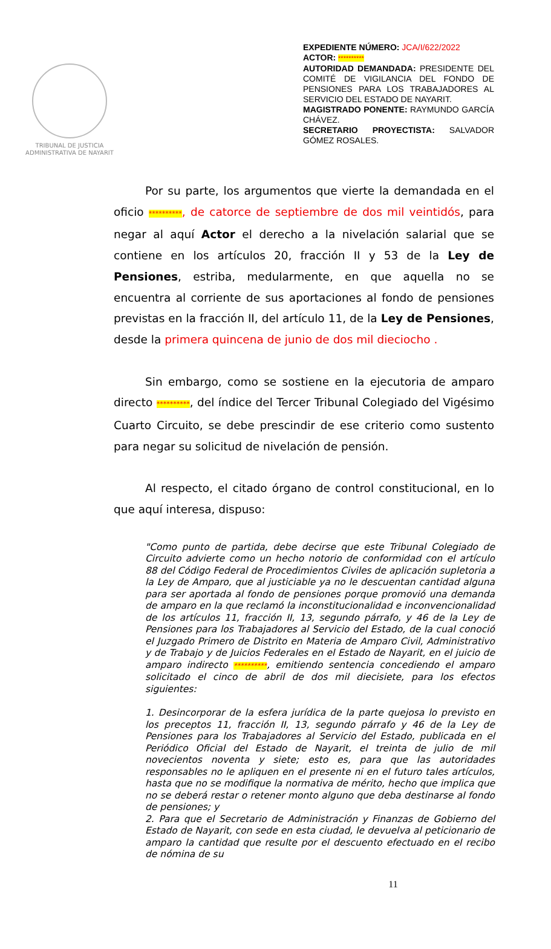TRIBUNAL DE JUSTICIA
ADMINISTRATIVA DE NAYARIT
EXPEDIENTE NÚMERO: JCA/I/622/2022
ACTOR: **********
AUTORIDAD DEMANDADA: PRESIDENTE DEL COMITÉ DE VIGILANCIA DEL FONDO DE PENSIONES PARA LOS TRABAJADORES AL SERVICIO DEL ESTADO DE NAYARIT.
MAGISTRADO PONENTE: RAYMUNDO GARCÍA CHÁVEZ.
SECRETARIO PROYECTISTA: SALVADOR GÓMEZ ROSALES.
Por su parte, los argumentos que vierte la demandada en el oficio **********, de catorce de septiembre de dos mil veintidós, para negar al aquí Actor el derecho a la nivelación salarial que se contiene en los artículos 20, fracción II y 53 de la Ley de Pensiones, estriba, medularmente, en que aquella no se encuentra al corriente de sus aportaciones al fondo de pensiones previstas en la fracción II, del artículo 11, de la Ley de Pensiones, desde la primera quincena de junio de dos mil dieciocho .
Sin embargo, como se sostiene en la ejecutoria de amparo directo **********, del índice del Tercer Tribunal Colegiado del Vigésimo Cuarto Circuito, se debe prescindir de ese criterio como sustento para negar su solicitud de nivelación de pensión.
Al respecto, el citado órgano de control constitucional, en lo que aquí interesa, dispuso:
"Como punto de partida, debe decirse que este Tribunal Colegiado de Circuito advierte como un hecho notorio de conformidad con el artículo 88 del Código Federal de Procedimientos Civiles de aplicación supletoria a la Ley de Amparo, que al justiciable ya no le descuentan cantidad alguna para ser aportada al fondo de pensiones porque promovió una demanda de amparo en la que reclamó la inconstitucionalidad e inconvencionalidad de los artículos 11, fracción II, 13, segundo párrafo, y 46 de la Ley de Pensiones para los Trabajadores al Servicio del Estado, de la cual conoció el Juzgado Primero de Distrito en Materia de Amparo Civil, Administrativo y de Trabajo y de Juicios Federales en el Estado de Nayarit, en el juicio de amparo indirecto **********, emitiendo sentencia concediendo el amparo solicitado el cinco de abril de dos mil diecisiete, para los efectos siguientes:
1. Desincorporar de la esfera jurídica de la parte quejosa lo previsto en los preceptos 11, fracción II, 13, segundo párrafo y 46 de la Ley de Pensiones para los Trabajadores al Servicio del Estado, publicada en el Periódico Oficial del Estado de Nayarit, el treinta de julio de mil novecientos noventa y siete; esto es, para que las autoridades responsables no le apliquen en el presente ni en el futuro tales artículos, hasta que no se modifique la normativa de mérito, hecho que implica que no se deberá restar o retener monto alguno que deba destinarse al fondo de pensiones; y
2. Para que el Secretario de Administración y Finanzas de Gobierno del Estado de Nayarit, con sede en esta ciudad, le devuelva al peticionario de amparo la cantidad que resulte por el descuento efectuado en el recibo de nómina de su
11